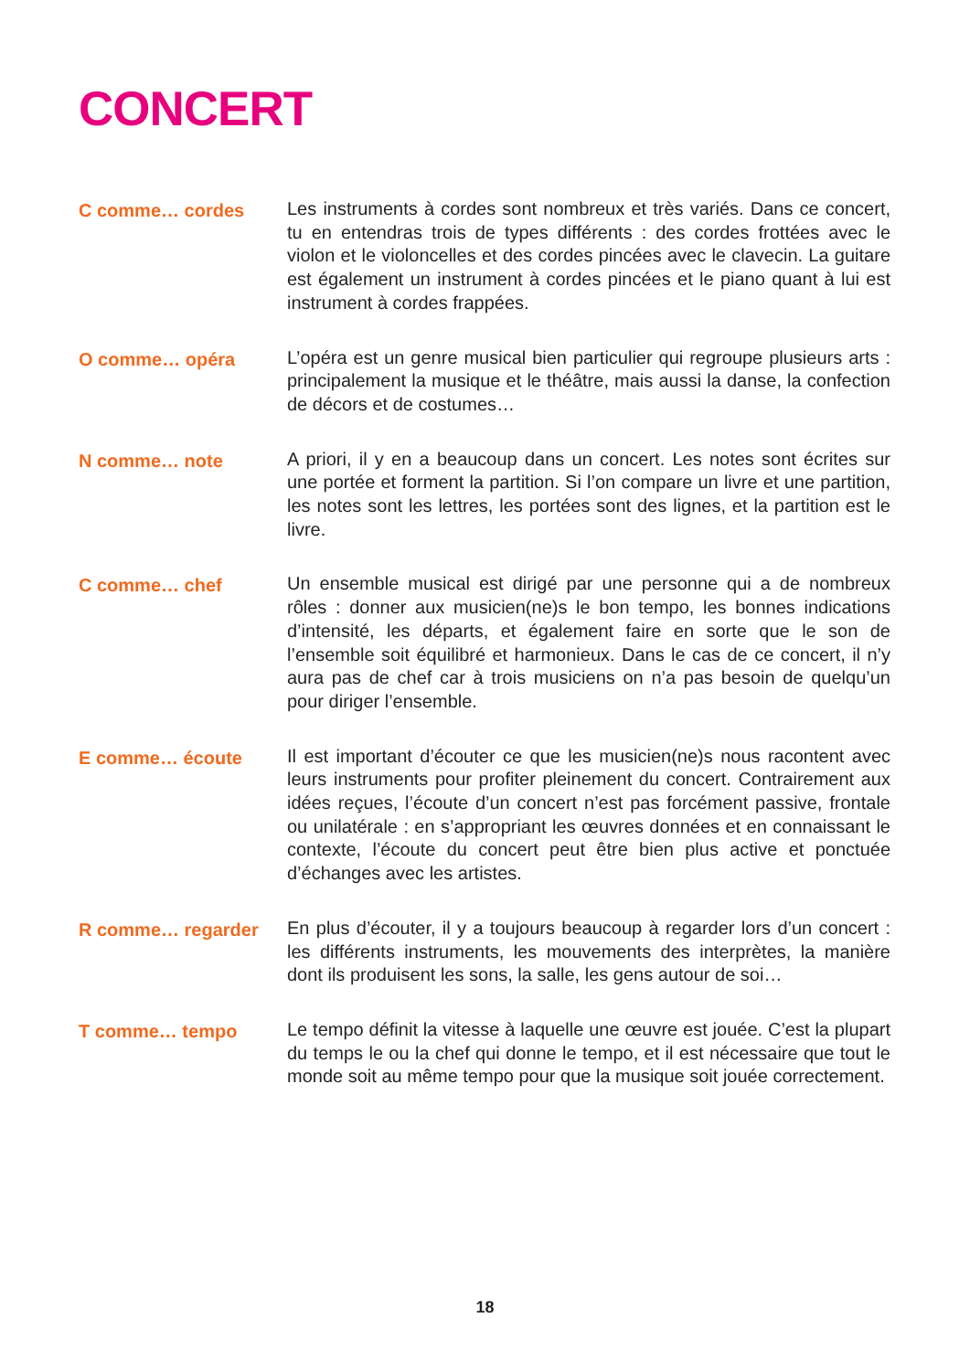CONCERT
C comme… cordes
Les instruments à cordes sont nombreux et très variés. Dans ce concert, tu en entendras trois de types différents : des cordes frottées avec le violon et le violoncelles et des cordes pincées avec le clavecin. La guitare est également un instrument à cordes pincées et le piano quant à lui est instrument à cordes frappées.
O comme… opéra
L’opéra est un genre musical bien particulier qui regroupe plusieurs arts : principalement la musique et le théâtre, mais aussi la danse, la confection de décors et de costumes…
N comme… note
A priori, il y en a beaucoup dans un concert. Les notes sont écrites sur une portée et forment la partition. Si l’on compare un livre et une partition, les notes sont les lettres, les portées sont des lignes, et la partition est le livre.
C comme… chef
Un ensemble musical est dirigé par une personne qui a de nombreux rôles : donner aux musicien(ne)s le bon tempo, les bonnes indications d’intensité, les départs, et également faire en sorte que le son de l’ensemble soit équilibré et harmonieux. Dans le cas de ce concert, il n’y aura pas de chef car à trois musiciens on n’a pas besoin de quelqu’un pour diriger l’ensemble.
E comme… écoute
Il est important d’écouter ce que les musicien(ne)s nous racontent avec leurs instruments pour profiter pleinement du concert. Contrairement aux idées reçues, l’écoute d’un concert n’est pas forcément passive, frontale ou unilatérale : en s’appropriant les œuvres données et en connaissant le contexte, l’écoute du concert peut être bien plus active et ponctuée d’échanges avec les artistes.
R comme… regarder
En plus d’écouter, il y a toujours beaucoup à regarder lors d’un concert : les différents instruments, les mouvements des interprètes, la manière dont ils produisent les sons, la salle, les gens autour de soi…
T comme… tempo
Le tempo définit la vitesse à laquelle une œuvre est jouée. C’est la plupart du temps le ou la chef qui donne le tempo, et il est nécessaire que tout le monde soit au même tempo pour que la musique soit jouée correctement.
18